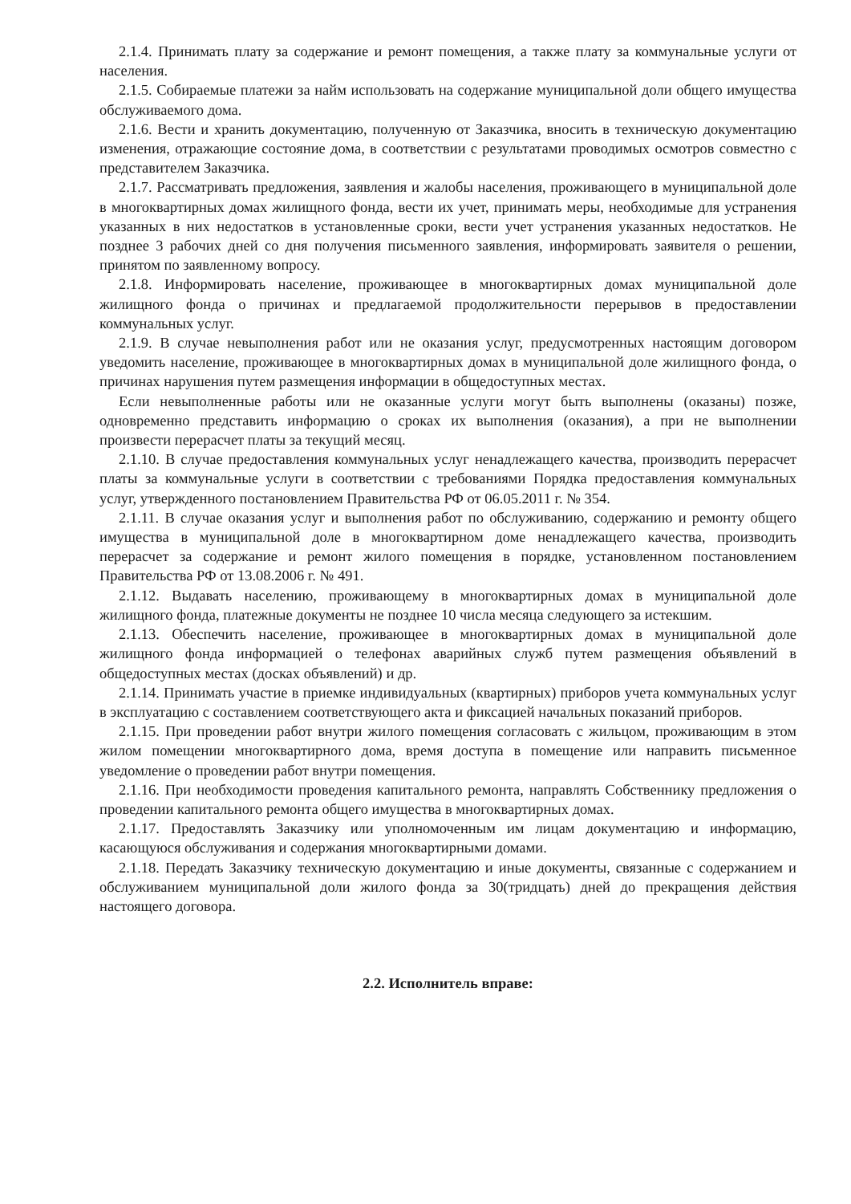2.1.4. Принимать плату за содержание и ремонт помещения, а также плату за коммунальные услуги от населения.
2.1.5. Собираемые платежи за найм использовать на содержание муниципальной доли общего имущества обслуживаемого дома.
2.1.6. Вести и хранить документацию, полученную от Заказчика, вносить в техническую документацию изменения, отражающие состояние дома, в соответствии с результатами проводимых осмотров совместно с представителем Заказчика.
2.1.7. Рассматривать предложения, заявления и жалобы населения, проживающего в муниципальной доле в многоквартирных домах жилищного фонда, вести их учет, принимать меры, необходимые для устранения указанных в них недостатков в установленные сроки, вести учет устранения указанных недостатков. Не позднее 3 рабочих дней со дня получения письменного заявления, информировать заявителя о решении, принятом по заявленному вопросу.
2.1.8. Информировать население, проживающее в многоквартирных домах муниципальной доле жилищного фонда о причинах и предлагаемой продолжительности перерывов в предоставлении коммунальных услуг.
2.1.9. В случае невыполнения работ или не оказания услуг, предусмотренных настоящим договором уведомить население, проживающее в многоквартирных домах в муниципальной доле жилищного фонда, о причинах нарушения путем размещения информации в общедоступных местах.
Если невыполненные работы или не оказанные услуги могут быть выполнены (оказаны) позже, одновременно представить информацию о сроках их выполнения (оказания), а при не выполнении произвести перерасчет платы за текущий месяц.
2.1.10. В случае предоставления коммунальных услуг ненадлежащего качества, производить перерасчет платы за коммунальные услуги в соответствии с требованиями Порядка предоставления коммунальных услуг, утвержденного постановлением Правительства РФ от 06.05.2011 г. № 354.
2.1.11. В случае оказания услуг и выполнения работ по обслуживанию, содержанию и ремонту общего имущества в муниципальной доле в многоквартирном доме ненадлежащего качества, производить перерасчет за содержание и ремонт жилого помещения в порядке, установленном постановлением Правительства РФ от 13.08.2006 г. № 491.
2.1.12. Выдавать населению, проживающему в многоквартирных домах в муниципальной доле жилищного фонда, платежные документы не позднее 10 числа месяца следующего за истекшим.
2.1.13. Обеспечить население, проживающее в многоквартирных домах в муниципальной доле жилищного фонда информацией о телефонах аварийных служб путем размещения объявлений в общедоступных местах (досках объявлений) и др.
2.1.14. Принимать участие в приемке индивидуальных (квартирных) приборов учета коммунальных услуг в эксплуатацию с составлением соответствующего акта и фиксацией начальных показаний приборов.
2.1.15. При проведении работ внутри жилого помещения согласовать с жильцом, проживающим в этом жилом помещении многоквартирного дома, время доступа в помещение или направить письменное уведомление о проведении работ внутри помещения.
2.1.16. При необходимости проведения капитального ремонта, направлять Собственнику предложения о проведении капитального ремонта общего имущества в многоквартирных домах.
2.1.17. Предоставлять Заказчику или уполномоченным им лицам документацию и информацию, касающуюся обслуживания и содержания многоквартирными домами.
2.1.18. Передать Заказчику техническую документацию и иные документы, связанные с содержанием и обслуживанием муниципальной доли жилого фонда за 30(тридцать) дней до прекращения действия настоящего договора.
2.2. Исполнитель вправе: